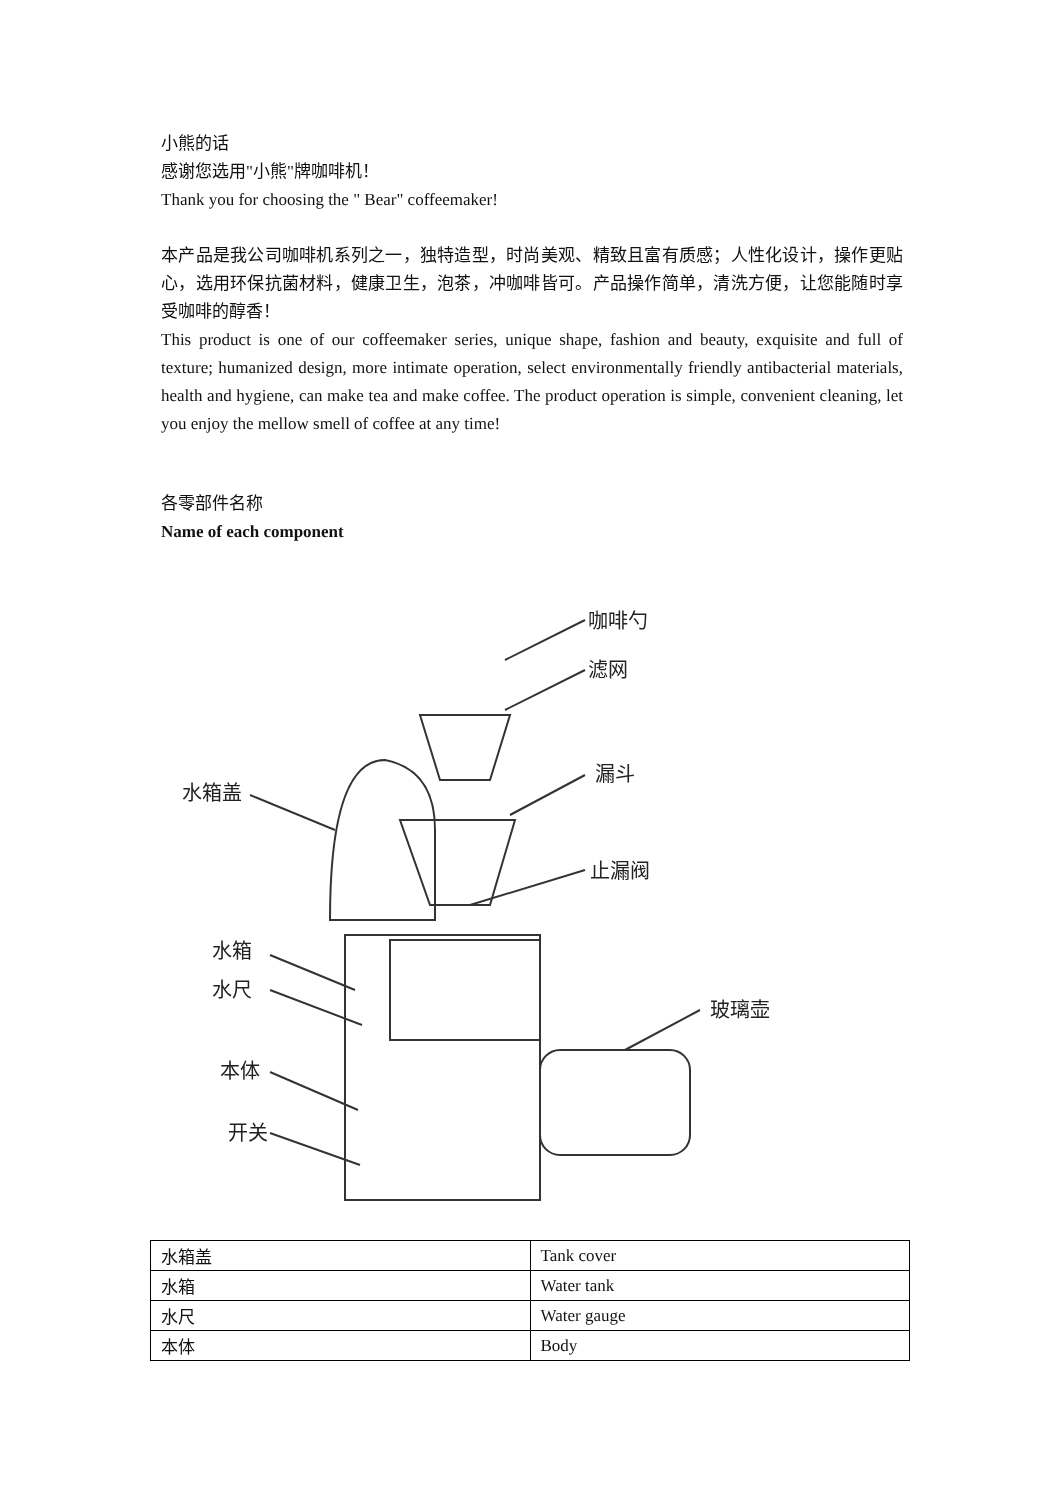小熊的话
感谢您选用"小熊"牌咖啡机！
Thank you for choosing the " Bear" coffeemaker!
本产品是我公司咖啡机系列之一，独特造型，时尚美观、精致且富有质感；人性化设计，操作更贴心，选用环保抗菌材料，健康卫生，泡茶，冲咖啡皆可。产品操作简单，清洗方便，让您能随时享受咖啡的醇香！
This product is one of our coffeemaker series, unique shape, fashion and beauty, exquisite and full of texture; humanized design, more intimate operation, select environmentally friendly antibacterial materials, health and hygiene, can make tea and make coffee. The product operation is simple, convenient cleaning, let you enjoy the mellow smell of coffee at any time!
各零部件名称
Name of each component
咖啡勺
滤网
漏斗
止漏阀
水箱盖
水箱
水尺
本体
开关
玻璃壶
| 水箱盖 | Tank cover |
| 水箱 | Water tank |
| 水尺 | Water gauge |
| 本体 | Body |